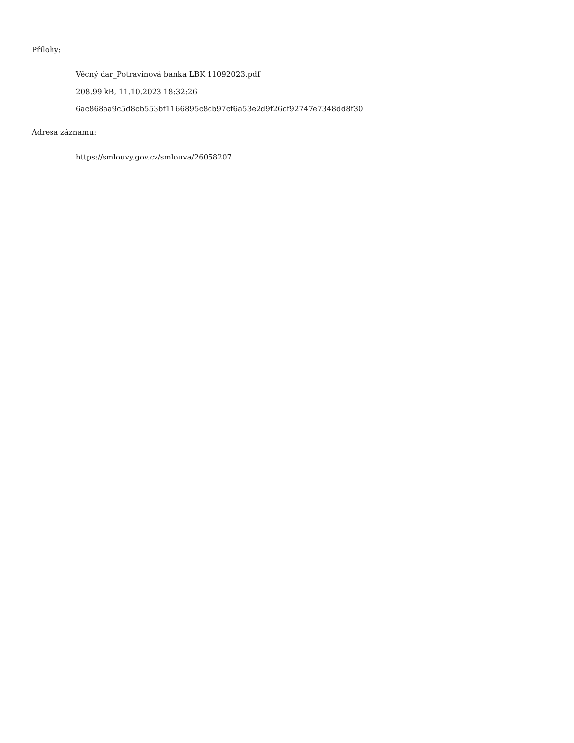Přílohy:
Věcný dar_Potravinová banka LBK 11092023.pdf
208.99 kB, 11.10.2023 18:32:26
6ac868aa9c5d8cb553bf1166895c8cb97cf6a53e2d9f26cf92747e7348dd8f30
Adresa záznamu:
https://smlouvy.gov.cz/smlouva/26058207